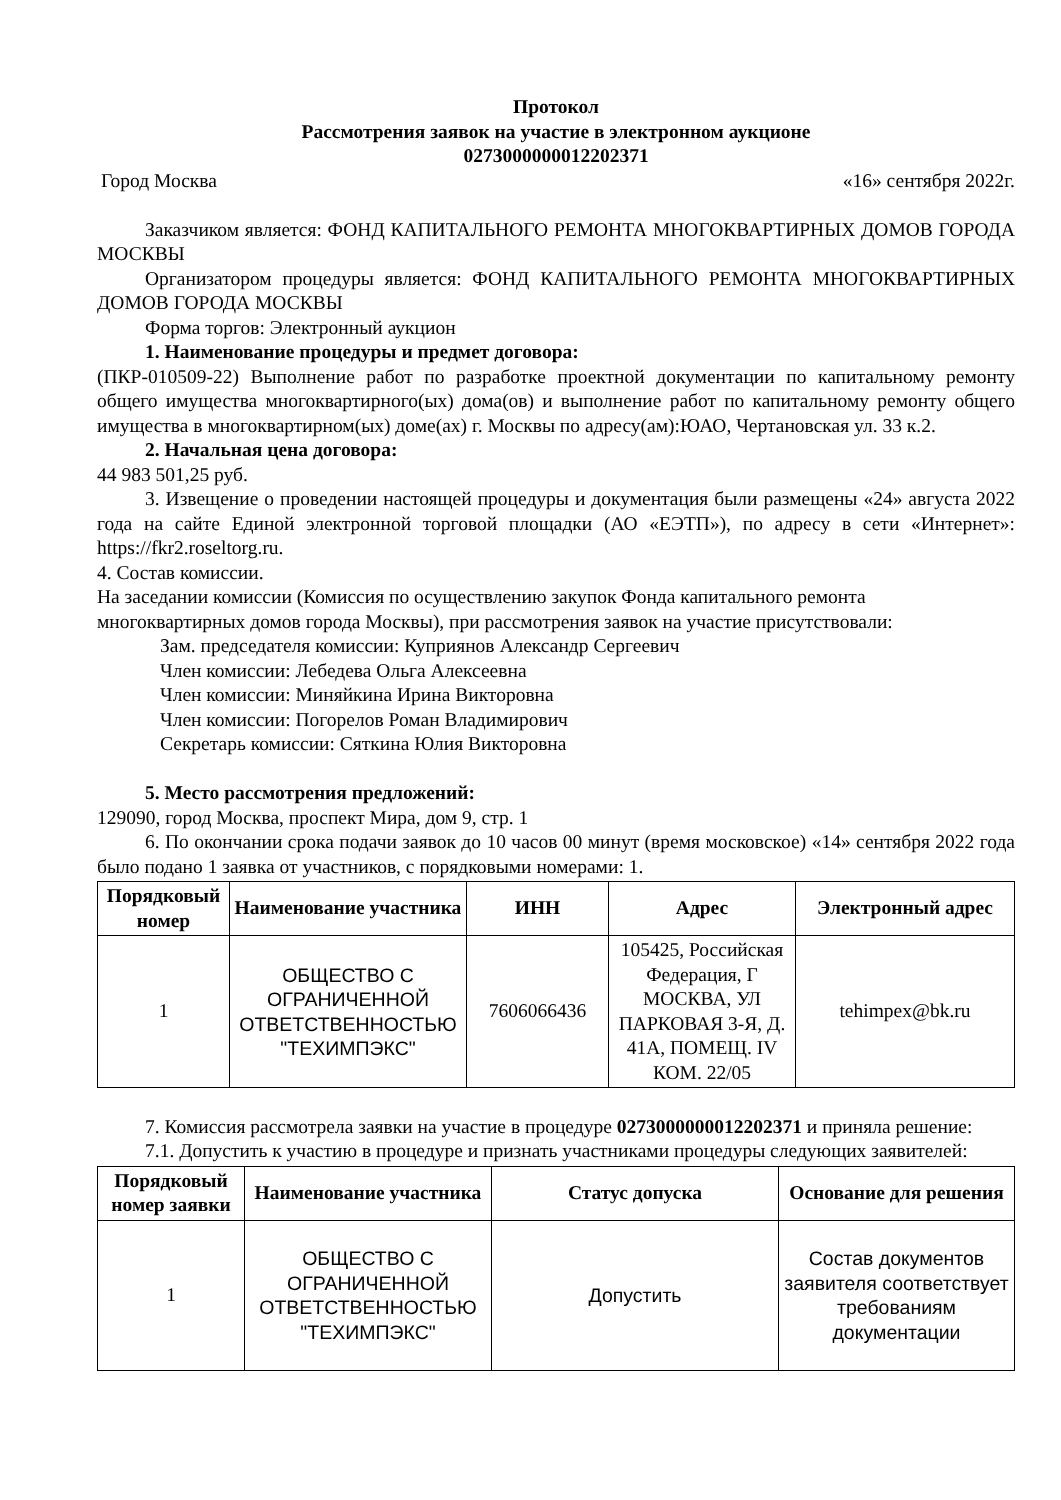Протокол
Рассмотрения заявок на участие в электронном аукционе
0273000000012202371
Город Москва «16» сентября 2022г.
Заказчиком является: ФОНД КАПИТАЛЬНОГО РЕМОНТА МНОГОКВАРТИРНЫХ ДОМОВ ГОРОДА МОСКВЫ
Организатором процедуры является: ФОНД КАПИТАЛЬНОГО РЕМОНТА МНОГОКВАРТИРНЫХ ДОМОВ ГОРОДА МОСКВЫ
Форма торгов: Электронный аукцион
1. Наименование процедуры и предмет договора:
(ПКР-010509-22) Выполнение работ по разработке проектной документации по капитальному ремонту общего имущества многоквартирного(ых) дома(ов) и выполнение работ по капитальному ремонту общего имущества в многоквартирном(ых) доме(ах) г. Москвы по адресу(ам):ЮАО, Чертановская ул. 33 к.2.
2. Начальная цена договора:
44 983 501,25 руб.
3. Извещение о проведении настоящей процедуры и документация были размещены «24» августа 2022 года на сайте Единой электронной торговой площадки (АО «ЕЭТП»), по адресу в сети «Интернет»: https://fkr2.roseltorg.ru.
4. Состав комиссии.
На заседании комиссии (Комиссия по осуществлению закупок Фонда капитального ремонта многоквартирных домов города Москвы), при рассмотрения заявок на участие присутствовали:
Зам. председателя комиссии: Куприянов Александр Сергеевич
Член комиссии: Лебедева Ольга Алексеевна
Член комиссии: Миняйкина Ирина Викторовна
Член комиссии: Погорелов Роман Владимирович
Секретарь комиссии: Сяткина Юлия Викторовна
5. Место рассмотрения предложений:
129090, город Москва, проспект Мира, дом 9, стр. 1
6. По окончании срока подачи заявок до 10 часов 00 минут (время московское) «14» сентября 2022 года было подано 1 заявка от участников, с порядковыми номерами: 1.
| Порядковый номер | Наименование участника | ИНН | Адрес | Электронный адрес |
| --- | --- | --- | --- | --- |
| 1 | ОБЩЕСТВО С ОГРАНИЧЕННОЙ ОТВЕТСТВЕННОСТЬЮ "ТЕХИМПЭКС" | 7606066436 | 105425, Российская Федерация, Г МОСКВА, УЛ ПАРКОВАЯ 3-Я, Д. 41А, ПОМЕЩ. IV КОМ. 22/05 | tehimpex@bk.ru |
7. Комиссия рассмотрела заявки на участие в процедуре 0273000000012202371 и приняла решение:
7.1. Допустить к участию в процедуре и признать участниками процедуры следующих заявителей:
| Порядковый номер заявки | Наименование участника | Статус допуска | Основание для решения |
| --- | --- | --- | --- |
| 1 | ОБЩЕСТВО С ОГРАНИЧЕННОЙ ОТВЕТСТВЕННОСТЬЮ "ТЕХИМПЭКС" | Допустить | Состав документов заявителя соответствует требованиям документации |